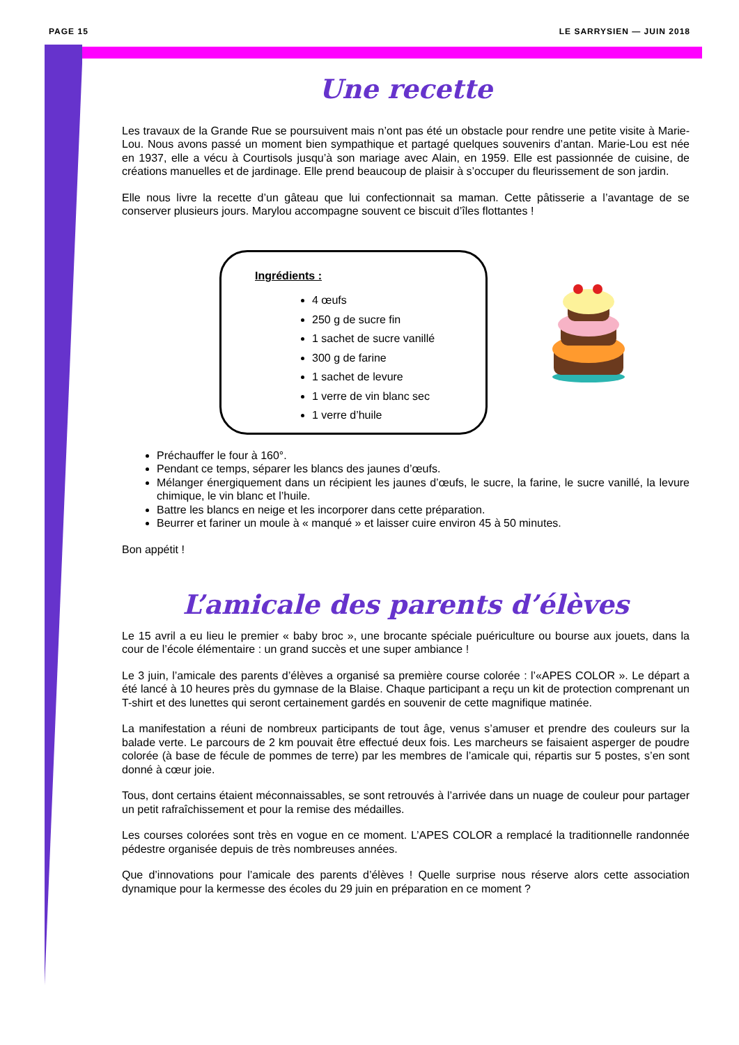PAGE 15 LE SARRYSIEN — JUIN 2018
Une recette
Les travaux de la Grande Rue se poursuivent mais n’ont pas été un obstacle pour rendre une petite visite à Marie-Lou. Nous avons passé un moment bien sympathique et partagé quelques souvenirs d’antan. Marie-Lou est née en 1937, elle a vécu à Courtisols jusqu’à son mariage avec Alain, en 1959. Elle est passionnée de cuisine, de créations manuelles et de jardinage. Elle prend beaucoup de plaisir à s’occuper du fleurissement de son jardin.
Elle nous livre la recette d’un gâteau que lui confectionnait sa maman. Cette pâtisserie a l’avantage de se conserver plusieurs jours. Marylou accompagne souvent ce biscuit d’îles flottantes !
Ingrédients :
4 œufs
250 g de sucre fin
1 sachet de sucre vanillé
300 g de farine
1 sachet de levure
1 verre de vin blanc sec
1 verre d’huile
Préchauffer le four à 160°.
Pendant ce temps, séparer les blancs des jaunes d’œufs.
Mélanger énergiquement dans un récipient les jaunes d’œufs, le sucre, la farine, le sucre vanillé, la levure chimique, le vin blanc et l’huile.
Battre les blancs en neige et les incorporer dans cette préparation.
Beurrer et fariner un moule à « manqué » et laisser cuire environ 45 à 50 minutes.
Bon appétit !
L’amicale des parents d’élèves
Le 15 avril a eu lieu le premier « baby broc », une brocante spéciale puériculture ou bourse aux jouets, dans la cour de l’école élémentaire : un grand succès et une super ambiance !
Le 3 juin, l’amicale des parents d’élèves a organisé sa première course colorée : l’«APES COLOR ». Le départ a été lancé à 10 heures près du gymnase de la Blaise. Chaque participant a reçu un kit de protection comprenant un T-shirt et des lunettes qui seront certainement gardés en souvenir de cette magnifique matinée.
La manifestation a réuni de nombreux participants de tout âge, venus s’amuser et prendre des couleurs sur la balade verte. Le parcours de 2 km pouvait être effectué deux fois. Les marcheurs se faisaient asperger de poudre colorée (à base de fécule de pommes de terre) par les membres de l’amicale qui, répartis sur 5 postes, s’en sont donné à cœur joie.
Tous, dont certains étaient méconnaissables, se sont retrouvés à l’arrivée dans un nuage de couleur pour partager un petit rafraîchissement et pour la remise des médailles.
Les courses colorées sont très en vogue en ce moment. L’APES COLOR a remplacé la traditionnelle randonnée pédestre organisée depuis de très nombreuses années.
Que d’innovations pour l’amicale des parents d’élèves ! Quelle surprise nous réserve alors cette association dynamique pour la kermesse des écoles du 29 juin en préparation en ce moment ?